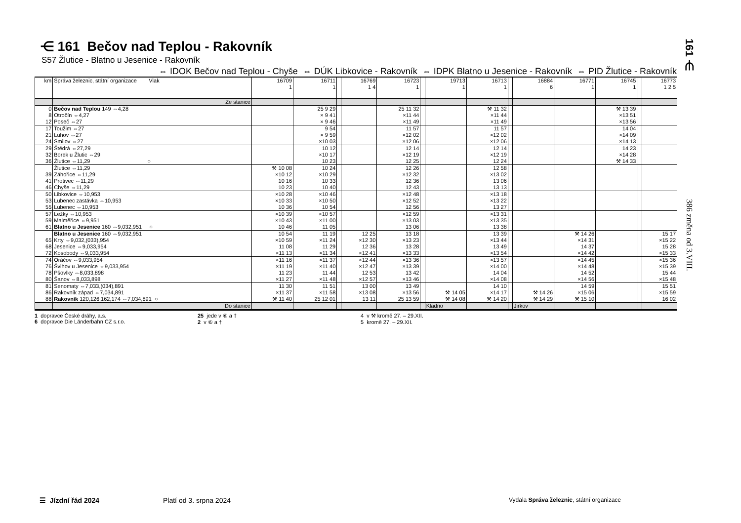⋲ 161 Bečov nad Teplou - Rakovník
S57 Žlutice - Blatno u Jesenice - Rakovník
⇔ IDOK Bečov nad Teplou - Chyše ⇔ DÚK Libkovice - Rakovník ⇔ IDPK Blatno u Jesenice - Rakovník ⇔ PID Žlutice - Rakovník
| km | Správa železnic, státní organizace Vlak | 16709 1 | 16711 1 | | 16769 1 4 | 16723 1 | | 19713 1 | 16713 1 | | 16884 6 | 16771 1 | 16745 1 | | 16773 1 2 5 |
| | Ze stanice | | | | | | | | | | | | | | |
| 0 | Bečov nad Teplou 149 ⇔4,28 | | 25 9 29 | | | 25 11 32 | | | ⚒ 11 32 | | | | ⚒ 13 39 | | |
| 8 | Otročín ⇔4,27 | | × 9 41 | | | ×11 44 | | | ×11 44 | | | | ×13 51 | | |
| 12 | Poseč ⇔27 | | × 9 46 | | | ×11 49 | | | ×11 49 | | | | ×13 56 | | |
| 17 | Toužim ⇔27 | | 9 54 | | | 11 57 | | | 11 57 | | | | 14 04 | | |
| 21 | Luhov ⇔27 | | × 9 59 | | | ×12 02 | | | ×12 02 | | | | ×14 09 | | |
| 24 | Smilov ⇔27 | | ×10 03 | | | ×12 06 | | | ×12 06 | | | | ×14 13 | | |
| 29 | Štědrá ⇔27,29 | | 10 12 | | | 12 14 | | | 12 14 | | | | 14 23 | | |
| 32 | Borek u Žlutic ⇔29 | | ×10 17 | | | ×12 19 | | | ×12 19 | | | | ×14 28 | | |
| 36 | Žlutice ⇔11,29 ○ | | 10 23 | | | 12 25 | | | 12 24 | | | | ⚒ 14 33 | | |
| | Žlutice ⇔11,29 | ⚒ 10 08 | 10 24 | | | 12 26 | | | 12 58 | | | | | | |
| 39 | Záhořice ⇔11,29 | ×10 12 | ×10 29 | | | ×12 32 | | | ×13 02 | | | | | | |
| 41 | Protivec ⇔11,29 | 10 16 | 10 33 | | | 12 36 | | | 13 06 | | | | | | |
| 46 | Chyše ⇔11,29 | 10 23 | 10 40 | | | 12 43 | | | 13 13 | | | | | | |
| 50 | Libkovice ⇔10,953 | ×10 28 | ×10 46 | | | ×12 48 | | | ×13 18 | | | | | | |
| 53 | Lubenec zastávka ⇔10,953 | ×10 33 | ×10 50 | | | ×12 52 | | | ×13 22 | | | | | | |
| 55 | Lubenec ⇔10,953 | 10 36 | 10 54 | | | 12 56 | | | 13 27 | | | | | | |
| 57 | Ležky ⇔10,953 | ×10 39 | ×10 57 | | | ×12 59 | | | ×13 31 | | | | | | |
| 59 | Malměřice ⇔9,951 | ×10 43 | ×11 00 | | | ×13 03 | | | ×13 35 | | | | | | |
| 61 | Blatno u Jesenice 160 ⇔9,032,951 ○ | 10 46 | 11 05 | | | 13 06 | | | 13 38 | | | | | | |
| | Blatno u Jesenice 160 ⇔9,032,951 | 10 54 | 11 19 | | 12 25 | 13 18 | | | 13 39 | | | ⚒ 14 26 | | | 15 17 |
| 65 | Krty ⇔9,032,(033),954 | ×10 59 | ×11 24 | | ×12 30 | ×13 23 | | | ×13 44 | | | ×14 31 | | | ×15 22 |
| 68 | Jesenice ⇔9,033,954 | 11 08 | 11 29 | | 12 36 | 13 28 | | | 13 49 | | | 14 37 | | | 15 28 |
| 72 | Kosobody ⇔9,033,954 | ×11 13 | ×11 34 | | ×12 41 | ×13 33 | | | ×13 54 | | | ×14 42 | | | ×15 33 |
| 74 | Oráčov ⇔9,033,954 | ×11 16 | ×11 37 | | ×12 44 | ×13 36 | | | ×13 57 | | | ×14 45 | | | ×15 36 |
| 76 | Švihov u Jesenice ⇔9,033,954 | ×11 19 | ×11 40 | | ×12 47 | ×13 39 | | | ×14 00 | | | ×14 48 | | | ×15 39 |
| 78 | Pšovlky ⇔8,033,898 | 11 23 | 11 44 | | 12 53 | 13 42 | | | 14 04 | | | 14 52 | | | 15 44 |
| 80 | Šanov ⇔8,033,898 | ×11 27 | ×11 48 | | ×12 57 | ×13 46 | | | ×14 08 | | | ×14 56 | | | ×15 48 |
| 81 | Senomaty ⇔7,033,(034),891 | 11 30 | 11 51 | | 13 00 | 13 49 | | | 14 10 | | | 14 59 | | | 15 51 |
| 86 | Rakovník západ ⇔7,034,891 | ×11 37 | ×11 58 | | ×13 08 | ×13 56 | | ⚒ 14 05 | ×14 17 | | ⚒ 14 26 | ×15 06 | | | ×15 59 |
| 88 | Rakovník 120,126,162,174 ⇔7,034,891 ○ | ⚒ 11 40 | 25 12 01 | | 13 11 | 25 13 59 | | ⚒ 14 08 | ⚒ 14 20 | | ⚒ 14 29 | ⚒ 15 10 | | | 16 02 |
| | Do stanice | | | | | | | Kladno | | | Jirkov | | | | |
1 dopravce České dráhy, a.s.
6 dopravce Die Länderbahn CZ s.r.o.
25 jede v ⑥ a †
2 v ⑥ a †
4 v ⚒ kromě 27. – 29.XII.
5 kromě 27. – 29.XII.
161 ⋲
386 změna od 3.VIII.
☰ Jízdní řád 2024 Platí od 3. srpna 2024
Vydala Správa železnic, státní organizace